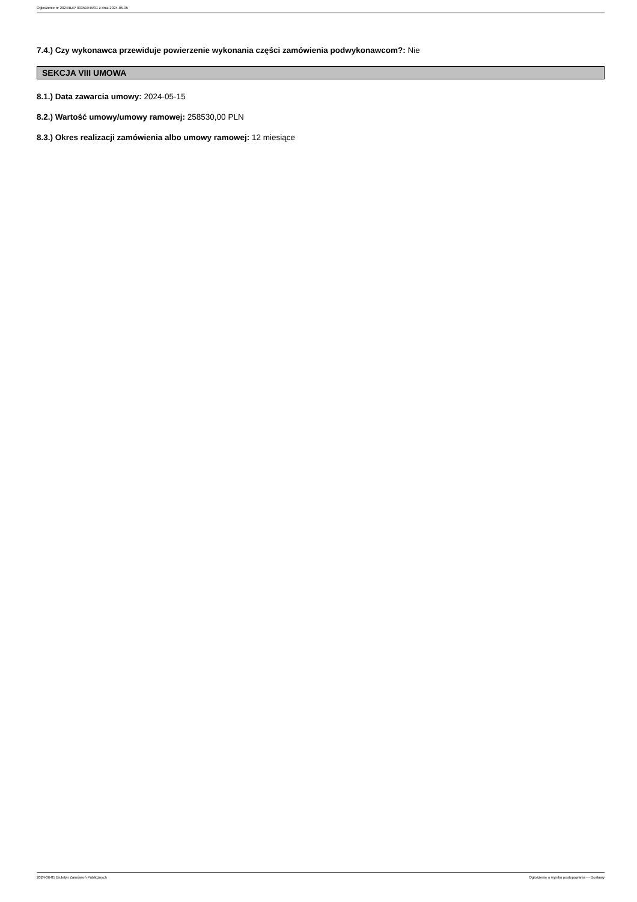Ogłoszenie nr 2024/BZP 00351945/01 z dnia 2024-06-05
7.4.) Czy wykonawca przewiduje powierzenie wykonania części zamówienia podwykonawcom?: Nie
SEKCJA VIII UMOWA
8.1.) Data zawarcia umowy: 2024-05-15
8.2.) Wartość umowy/umowy ramowej: 258530,00 PLN
8.3.) Okres realizacji zamówienia albo umowy ramowej: 12 miesiące
2024-06-05 Biuletyn Zamówień Publicznych Ogłoszenie o wyniku postępowania - - Dostawy